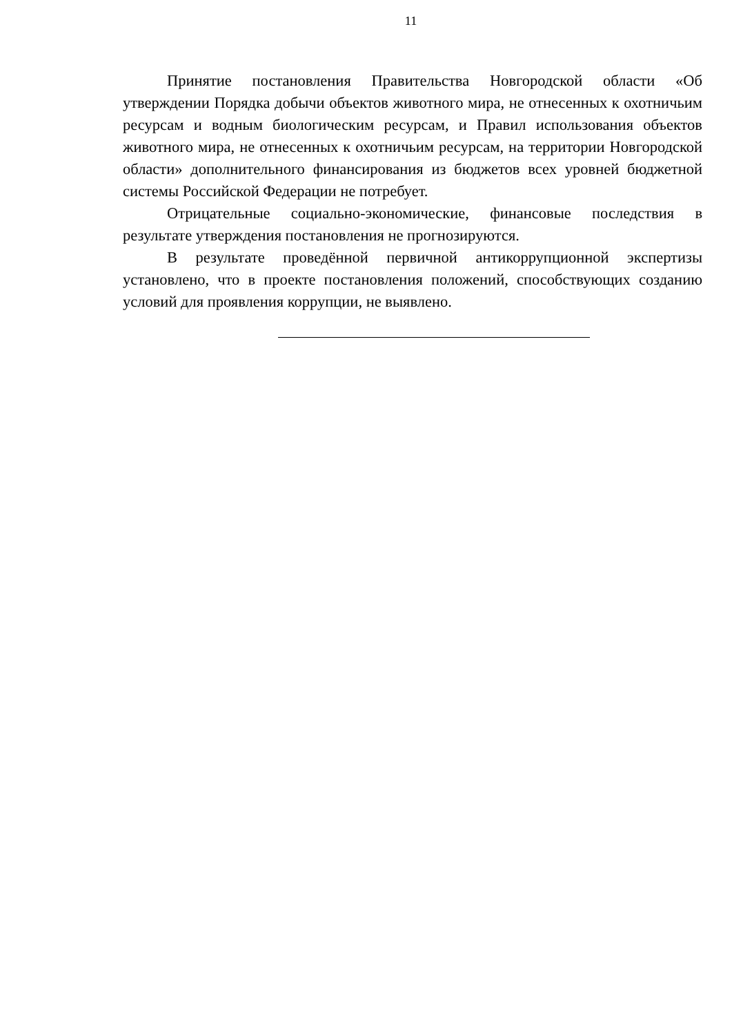11
Принятие постановления Правительства Новгородской области «Об утверждении Порядка добычи объектов животного мира, не отнесенных к охотничьим ресурсам и водным биологическим ресурсам, и Правил использования объектов животного мира, не отнесенных к охотничьим ресурсам, на территории Новгородской области» дополнительного финансирования из бюджетов всех уровней бюджетной системы Российской Федерации не потребует.
Отрицательные социально-экономические, финансовые последствия в результате утверждения постановления не прогнозируются.
В результате проведённой первичной антикоррупционной экспертизы установлено, что в проекте постановления положений, способствующих созданию условий для проявления коррупции, не выявлено.